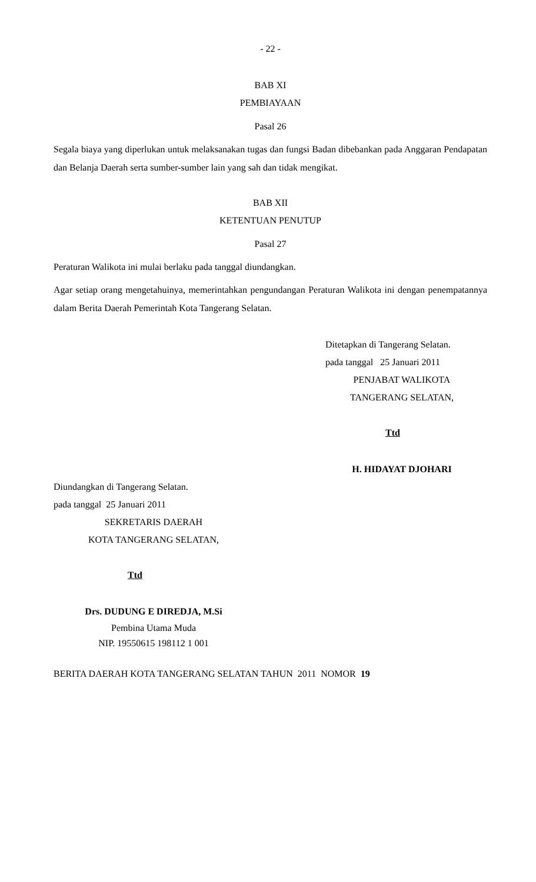- 22 -
BAB XI
PEMBIAYAAN
Pasal 26
Segala biaya yang diperlukan untuk melaksanakan tugas dan fungsi Badan dibebankan pada Anggaran Pendapatan dan Belanja Daerah serta sumber-sumber lain yang sah dan tidak mengikat.
BAB XII
KETENTUAN PENUTUP
Pasal 27
Peraturan Walikota ini mulai berlaku pada tanggal diundangkan.
Agar setiap orang mengetahuinya, memerintahkan pengundangan Peraturan Walikota ini dengan penempatannya dalam Berita Daerah Pemerintah Kota Tangerang Selatan.
Ditetapkan di Tangerang Selatan.
pada tanggal 25 Januari 2011
PENJABAT WALIKOTA
TANGERANG SELATAN,
Ttd
H. HIDAYAT DJOHARI
Diundangkan di Tangerang Selatan.
pada tanggal 25 Januari 2011
SEKRETARIS DAERAH
KOTA TANGERANG SELATAN,
Ttd
Drs. DUDUNG E DIREDJA, M.Si
Pembina Utama Muda
NIP. 19550615 198112 1 001
BERITA DAERAH KOTA TANGERANG SELATAN TAHUN 2011 NOMOR 19